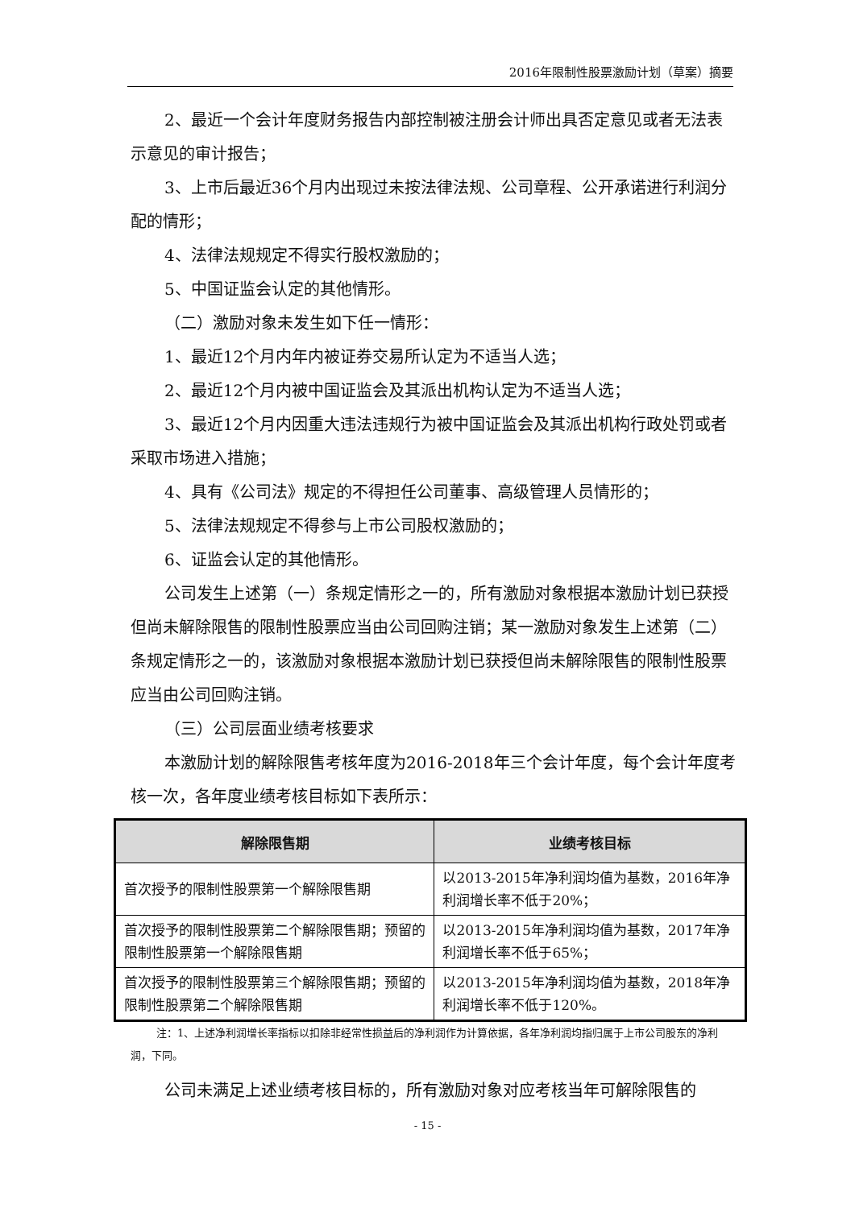2016年限制性股票激励计划（草案）摘要
2、最近一个会计年度财务报告内部控制被注册会计师出具否定意见或者无法表示意见的审计报告；
3、上市后最近36个月内出现过未按法律法规、公司章程、公开承诺进行利润分配的情形；
4、法律法规规定不得实行股权激励的；
5、中国证监会认定的其他情形。
（二）激励对象未发生如下任一情形：
1、最近12个月内年内被证券交易所认定为不适当人选；
2、最近12个月内被中国证监会及其派出机构认定为不适当人选；
3、最近12个月内因重大违法违规行为被中国证监会及其派出机构行政处罚或者采取市场进入措施；
4、具有《公司法》规定的不得担任公司董事、高级管理人员情形的；
5、法律法规规定不得参与上市公司股权激励的；
6、证监会认定的其他情形。
公司发生上述第（一）条规定情形之一的，所有激励对象根据本激励计划已获授但尚未解除限售的限制性股票应当由公司回购注销；某一激励对象发生上述第（二）条规定情形之一的，该激励对象根据本激励计划已获授但尚未解除限售的限制性股票应当由公司回购注销。
（三）公司层面业绩考核要求
本激励计划的解除限售考核年度为2016-2018年三个会计年度，每个会计年度考核一次，各年度业绩考核目标如下表所示：
| 解除限售期 | 业绩考核目标 |
| --- | --- |
| 首次授予的限制性股票第一个解除限售期 | 以2013-2015年净利润均值为基数，2016年净利润增长率不低于20%； |
| 首次授予的限制性股票第二个解除限售期；预留的限制性股票第一个解除限售期 | 以2013-2015年净利润均值为基数，2017年净利润增长率不低于65%； |
| 首次授予的限制性股票第三个解除限售期；预留的限制性股票第二个解除限售期 | 以2013-2015年净利润均值为基数，2018年净利润增长率不低于120%。 |
注：1、上述净利润增长率指标以扣除非经常性损益后的净利润作为计算依据，各年净利润均指归属于上市公司股东的净利润，下同。
公司未满足上述业绩考核目标的，所有激励对象对应考核当年可解除限售的
- 15 -